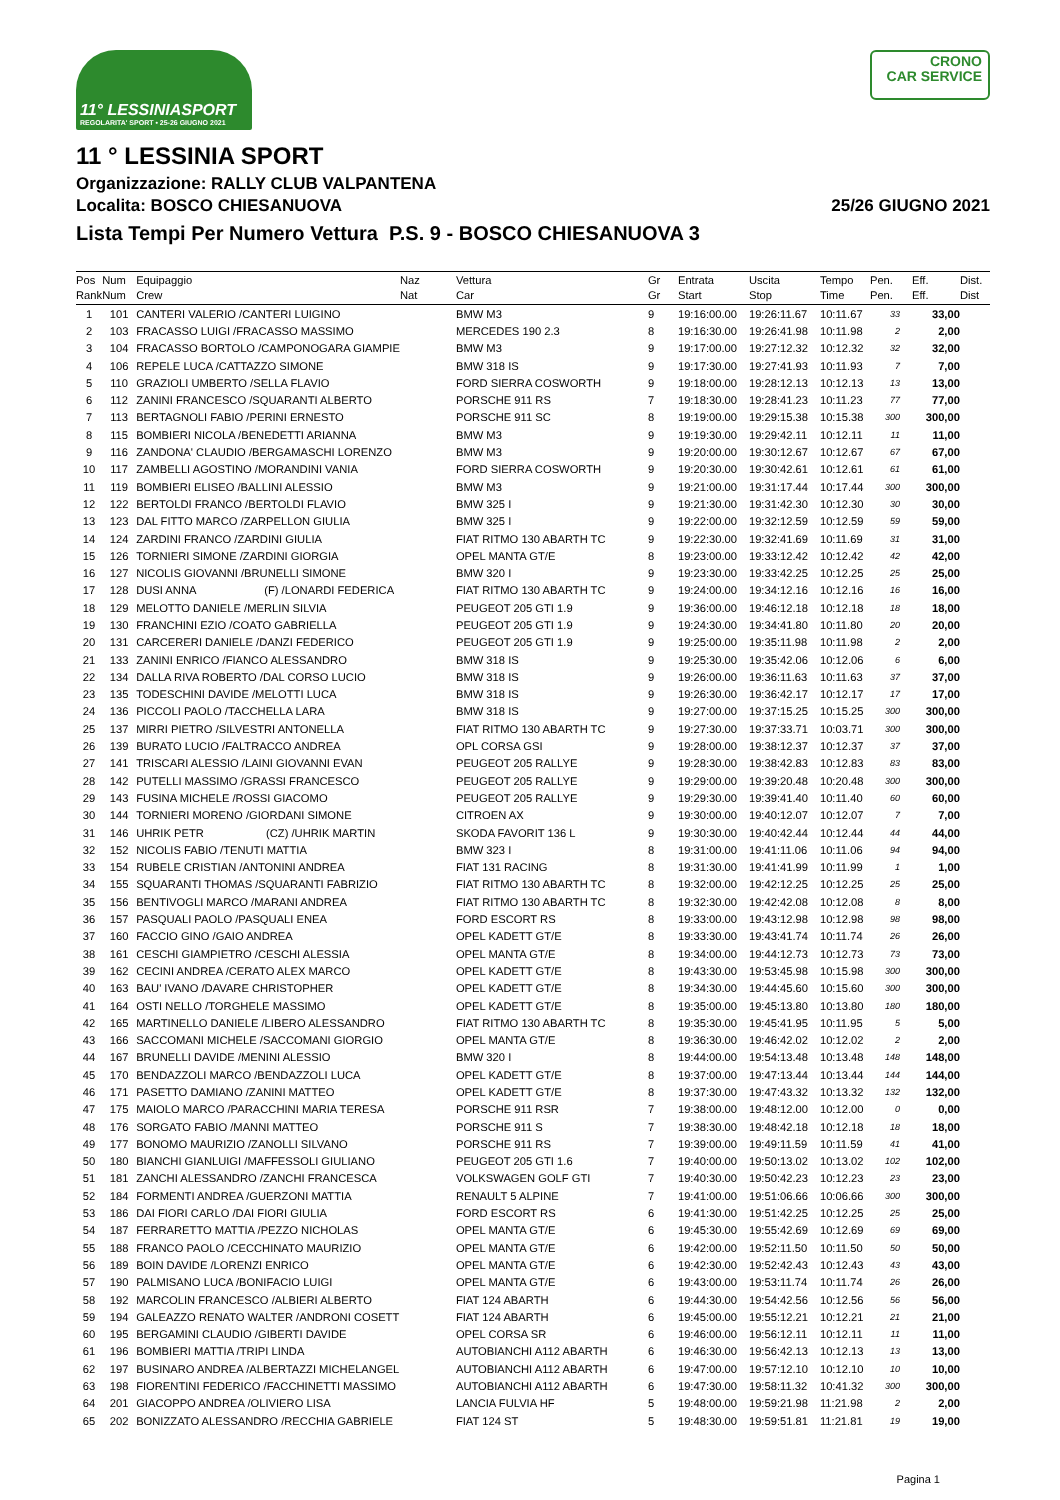11° LESSINIASPORT
REGOLARITA' SPORT • 25-26 GIUGNO 2021
CRONO
CAR SERVICE
11 ° LESSINIA SPORT
Organizzazione: RALLY CLUB VALPANTENA
Localita: BOSCO CHIESANUOVA 25/26 GIUGNO 2021
Lista Tempi Per Numero Vettura P.S. 9 - BOSCO CHIESANUOVA 3
| Pos Rank | Num Num | Equipaggio Crew | Naz Nat | Vettura Car | Gr Gr | Entrata Start | Uscita Stop | Tempo Time | Pen. Pen. | Eff. Eff. | Dist. Dist |
| --- | --- | --- | --- | --- | --- | --- | --- | --- | --- | --- | --- |
| 1 | 101 | CANTERI VALERIO /CANTERI LUIGINO | | BMW M3 | 9 | 19:16:00.00 | 19:26:11.67 | 10:11.67 | 33 | 33,00 | |
| 2 | 103 | FRACASSO LUIGI /FRACASSO MASSIMO | | MERCEDES 190 2.3 | 8 | 19:16:30.00 | 19:26:41.98 | 10:11.98 | 2 | 2,00 | |
| 3 | 104 | FRACASSO BORTOLO /CAMPONOGARA GIAMPIE | | BMW M3 | 9 | 19:17:00.00 | 19:27:12.32 | 10:12.32 | 32 | 32,00 | |
| 4 | 106 | REPELE LUCA /CATTAZZO SIMONE | | BMW 318 IS | 9 | 19:17:30.00 | 19:27:41.93 | 10:11.93 | 7 | 7,00 | |
| 5 | 110 | GRAZIOLI UMBERTO /SELLA FLAVIO | | FORD SIERRA COSWORTH | 9 | 19:18:00.00 | 19:28:12.13 | 10:12.13 | 13 | 13,00 | |
| 6 | 112 | ZANINI FRANCESCO /SQUARANTI ALBERTO | | PORSCHE 911 RS | 7 | 19:18:30.00 | 19:28:41.23 | 10:11.23 | 77 | 77,00 | |
| 7 | 113 | BERTAGNOLI FABIO /PERINI ERNESTO | | PORSCHE 911 SC | 8 | 19:19:00.00 | 19:29:15.38 | 10:15.38 | 300 | 300,00 | |
| 8 | 115 | BOMBIERI NICOLA /BENEDETTI ARIANNA | | BMW M3 | 9 | 19:19:30.00 | 19:29:42.11 | 10:12.11 | 11 | 11,00 | |
| 9 | 116 | ZANDONA' CLAUDIO /BERGAMASCHI LORENZO | | BMW M3 | 9 | 19:20:00.00 | 19:30:12.67 | 10:12.67 | 67 | 67,00 | |
| 10 | 117 | ZAMBELLI AGOSTINO /MORANDINI VANIA | | FORD SIERRA COSWORTH | 9 | 19:20:30.00 | 19:30:42.61 | 10:12.61 | 61 | 61,00 | |
| 11 | 119 | BOMBIERI ELISEO /BALLINI ALESSIO | | BMW M3 | 9 | 19:21:00.00 | 19:31:17.44 | 10:17.44 | 300 | 300,00 | |
| 12 | 122 | BERTOLDI FRANCO /BERTOLDI FLAVIO | | BMW 325 I | 9 | 19:21:30.00 | 19:31:42.30 | 10:12.30 | 30 | 30,00 | |
| 13 | 123 | DAL FITTO MARCO /ZARPELLON GIULIA | | BMW 325 I | 9 | 19:22:00.00 | 19:32:12.59 | 10:12.59 | 59 | 59,00 | |
| 14 | 124 | ZARDINI FRANCO /ZARDINI GIULIA | | FIAT RITMO 130 ABARTH TC | 9 | 19:22:30.00 | 19:32:41.69 | 10:11.69 | 31 | 31,00 | |
| 15 | 126 | TORNIERI SIMONE /ZARDINI GIORGIA | | OPEL MANTA GT/E | 8 | 19:23:00.00 | 19:33:12.42 | 10:12.42 | 42 | 42,00 | |
| 16 | 127 | NICOLIS GIOVANNI /BRUNELLI SIMONE | | BMW 320 I | 9 | 19:23:30.00 | 19:33:42.25 | 10:12.25 | 25 | 25,00 | |
| 17 | 128 | DUSI ANNA (F) /LONARDI FEDERICA | | FIAT RITMO 130 ABARTH TC | 9 | 19:24:00.00 | 19:34:12.16 | 10:12.16 | 16 | 16,00 | |
| 18 | 129 | MELOTTO DANIELE /MERLIN SILVIA | | PEUGEOT 205 GTI 1.9 | 9 | 19:36:00.00 | 19:46:12.18 | 10:12.18 | 18 | 18,00 | |
| 19 | 130 | FRANCHINI EZIO /COATO GABRIELLA | | PEUGEOT 205 GTI 1.9 | 9 | 19:24:30.00 | 19:34:41.80 | 10:11.80 | 20 | 20,00 | |
| 20 | 131 | CARCERERI DANIELE /DANZI FEDERICO | | PEUGEOT 205 GTI 1.9 | 9 | 19:25:00.00 | 19:35:11.98 | 10:11.98 | 2 | 2,00 | |
| 21 | 133 | ZANINI ENRICO /FIANCO ALESSANDRO | | BMW 318 IS | 9 | 19:25:30.00 | 19:35:42.06 | 10:12.06 | 6 | 6,00 | |
| 22 | 134 | DALLA RIVA ROBERTO /DAL CORSO LUCIO | | BMW 318 IS | 9 | 19:26:00.00 | 19:36:11.63 | 10:11.63 | 37 | 37,00 | |
| 23 | 135 | TODESCHINI DAVIDE /MELOTTI LUCA | | BMW 318 IS | 9 | 19:26:30.00 | 19:36:42.17 | 10:12.17 | 17 | 17,00 | |
| 24 | 136 | PICCOLI PAOLO /TACCHELLA LARA | | BMW 318 IS | 9 | 19:27:00.00 | 19:37:15.25 | 10:15.25 | 300 | 300,00 | |
| 25 | 137 | MIRRI PIETRO /SILVESTRI ANTONELLA | | FIAT RITMO 130 ABARTH TC | 9 | 19:27:30.00 | 19:37:33.71 | 10:03.71 | 300 | 300,00 | |
| 26 | 139 | BURATO LUCIO /FALTRACCO ANDREA | | OPL CORSA GSI | 9 | 19:28:00.00 | 19:38:12.37 | 10:12.37 | 37 | 37,00 | |
| 27 | 141 | TRISCARI ALESSIO /LAINI GIOVANNI EVAN | | PEUGEOT 205 RALLYE | 9 | 19:28:30.00 | 19:38:42.83 | 10:12.83 | 83 | 83,00 | |
| 28 | 142 | PUTELLI MASSIMO /GRASSI FRANCESCO | | PEUGEOT 205 RALLYE | 9 | 19:29:00.00 | 19:39:20.48 | 10:20.48 | 300 | 300,00 | |
| 29 | 143 | FUSINA MICHELE /ROSSI GIACOMO | | PEUGEOT 205 RALLYE | 9 | 19:29:30.00 | 19:39:41.40 | 10:11.40 | 60 | 60,00 | |
| 30 | 144 | TORNIERI MORENO /GIORDANI SIMONE | | CITROEN AX | 9 | 19:30:00.00 | 19:40:12.07 | 10:12.07 | 7 | 7,00 | |
| 31 | 146 | UHRIK PETR (CZ) /UHRIK MARTIN | | SKODA FAVORIT 136 L | 9 | 19:30:30.00 | 19:40:42.44 | 10:12.44 | 44 | 44,00 | |
| 32 | 152 | NICOLIS FABIO /TENUTI MATTIA | | BMW 323 I | 8 | 19:31:00.00 | 19:41:11.06 | 10:11.06 | 94 | 94,00 | |
| 33 | 154 | RUBELE CRISTIAN /ANTONINI ANDREA | | FIAT 131 RACING | 8 | 19:31:30.00 | 19:41:41.99 | 10:11.99 | 1 | 1,00 | |
| 34 | 155 | SQUARANTI THOMAS /SQUARANTI FABRIZIO | | FIAT RITMO 130 ABARTH TC | 8 | 19:32:00.00 | 19:42:12.25 | 10:12.25 | 25 | 25,00 | |
| 35 | 156 | BENTIVOGLI MARCO /MARANI ANDREA | | FIAT RITMO 130 ABARTH TC | 8 | 19:32:30.00 | 19:42:42.08 | 10:12.08 | 8 | 8,00 | |
| 36 | 157 | PASQUALI PAOLO /PASQUALI ENEA | | FORD ESCORT RS | 8 | 19:33:00.00 | 19:43:12.98 | 10:12.98 | 98 | 98,00 | |
| 37 | 160 | FACCIO GINO /GAIO ANDREA | | OPEL KADETT GT/E | 8 | 19:33:30.00 | 19:43:41.74 | 10:11.74 | 26 | 26,00 | |
| 38 | 161 | CESCHI GIAMPIETRO /CESCHI ALESSIA | | OPEL MANTA GT/E | 8 | 19:34:00.00 | 19:44:12.73 | 10:12.73 | 73 | 73,00 | |
| 39 | 162 | CECINI ANDREA /CERATO ALEX MARCO | | OPEL KADETT GT/E | 8 | 19:43:30.00 | 19:53:45.98 | 10:15.98 | 300 | 300,00 | |
| 40 | 163 | BAU' IVANO /DAVARE CHRISTOPHER | | OPEL KADETT GT/E | 8 | 19:34:30.00 | 19:44:45.60 | 10:15.60 | 300 | 300,00 | |
| 41 | 164 | OSTI NELLO /TORGHELE MASSIMO | | OPEL KADETT GT/E | 8 | 19:35:00.00 | 19:45:13.80 | 10:13.80 | 180 | 180,00 | |
| 42 | 165 | MARTINELLO DANIELE /LIBERO ALESSANDRO | | FIAT RITMO 130 ABARTH TC | 8 | 19:35:30.00 | 19:45:41.95 | 10:11.95 | 5 | 5,00 | |
| 43 | 166 | SACCOMANI MICHELE /SACCOMANI GIORGIO | | OPEL MANTA GT/E | 8 | 19:36:30.00 | 19:46:42.02 | 10:12.02 | 2 | 2,00 | |
| 44 | 167 | BRUNELLI DAVIDE /MENINI ALESSIO | | BMW 320 I | 8 | 19:44:00.00 | 19:54:13.48 | 10:13.48 | 148 | 148,00 | |
| 45 | 170 | BENDAZZOLI MARCO /BENDAZZOLI LUCA | | OPEL KADETT GT/E | 8 | 19:37:00.00 | 19:47:13.44 | 10:13.44 | 144 | 144,00 | |
| 46 | 171 | PASETTO DAMIANO /ZANINI MATTEO | | OPEL KADETT GT/E | 8 | 19:37:30.00 | 19:47:43.32 | 10:13.32 | 132 | 132,00 | |
| 47 | 175 | MAIOLO MARCO /PARACCHINI MARIA TERESA | | PORSCHE 911 RSR | 7 | 19:38:00.00 | 19:48:12.00 | 10:12.00 | 0 | 0,00 | |
| 48 | 176 | SORGATO FABIO /MANNI MATTEO | | PORSCHE 911 S | 7 | 19:38:30.00 | 19:48:42.18 | 10:12.18 | 18 | 18,00 | |
| 49 | 177 | BONOMO MAURIZIO /ZANOLLI SILVANO | | PORSCHE 911 RS | 7 | 19:39:00.00 | 19:49:11.59 | 10:11.59 | 41 | 41,00 | |
| 50 | 180 | BIANCHI GIANLUIGI /MAFFESSOLI GIULIANO | | PEUGEOT 205 GTI 1.6 | 7 | 19:40:00.00 | 19:50:13.02 | 10:13.02 | 102 | 102,00 | |
| 51 | 181 | ZANCHI ALESSANDRO /ZANCHI FRANCESCA | | VOLKSWAGEN GOLF GTI | 7 | 19:40:30.00 | 19:50:42.23 | 10:12.23 | 23 | 23,00 | |
| 52 | 184 | FORMENTI ANDREA /GUERZONI MATTIA | | RENAULT 5 ALPINE | 7 | 19:41:00.00 | 19:51:06.66 | 10:06.66 | 300 | 300,00 | |
| 53 | 186 | DAI FIORI CARLO /DAI FIORI GIULIA | | FORD ESCORT RS | 6 | 19:41:30.00 | 19:51:42.25 | 10:12.25 | 25 | 25,00 | |
| 54 | 187 | FERRARETTO MATTIA /PEZZO NICHOLAS | | OPEL MANTA GT/E | 6 | 19:45:30.00 | 19:55:42.69 | 10:12.69 | 69 | 69,00 | |
| 55 | 188 | FRANCO PAOLO /CECCHINATO MAURIZIO | | OPEL MANTA GT/E | 6 | 19:42:00.00 | 19:52:11.50 | 10:11.50 | 50 | 50,00 | |
| 56 | 189 | BOIN DAVIDE /LORENZI ENRICO | | OPEL MANTA GT/E | 6 | 19:42:30.00 | 19:52:42.43 | 10:12.43 | 43 | 43,00 | |
| 57 | 190 | PALMISANO LUCA /BONIFACIO LUIGI | | OPEL MANTA GT/E | 6 | 19:43:00.00 | 19:53:11.74 | 10:11.74 | 26 | 26,00 | |
| 58 | 192 | MARCOLIN FRANCESCO /ALBIERI ALBERTO | | FIAT 124 ABARTH | 6 | 19:44:30.00 | 19:54:42.56 | 10:12.56 | 56 | 56,00 | |
| 59 | 194 | GALEAZZO RENATO WALTER /ANDRONI COSETT | | FIAT 124 ABARTH | 6 | 19:45:00.00 | 19:55:12.21 | 10:12.21 | 21 | 21,00 | |
| 60 | 195 | BERGAMINI CLAUDIO /GIBERTI DAVIDE | | OPEL CORSA SR | 6 | 19:46:00.00 | 19:56:12.11 | 10:12.11 | 11 | 11,00 | |
| 61 | 196 | BOMBIERI MATTIA /TRIPI LINDA | | AUTOBIANCHI A112 ABARTH | 6 | 19:46:30.00 | 19:56:42.13 | 10:12.13 | 13 | 13,00 | |
| 62 | 197 | BUSINARO ANDREA /ALBERTAZZI MICHELANGEL | | AUTOBIANCHI A112 ABARTH | 6 | 19:47:00.00 | 19:57:12.10 | 10:12.10 | 10 | 10,00 | |
| 63 | 198 | FIORENTINI FEDERICO /FACCHINETTI MASSIMO | | AUTOBIANCHI A112 ABARTH | 6 | 19:47:30.00 | 19:58:11.32 | 10:41.32 | 300 | 300,00 | |
| 64 | 201 | GIACOPPO ANDREA /OLIVIERO LISA | | LANCIA FULVIA HF | 5 | 19:48:00.00 | 19:59:21.98 | 11:21.98 | 2 | 2,00 | |
| 65 | 202 | BONIZZATO ALESSANDRO /RECCHIA GABRIELE | | FIAT 124 ST | 5 | 19:48:30.00 | 19:59:51.81 | 11:21.81 | 19 | 19,00 | |
Pagina 1